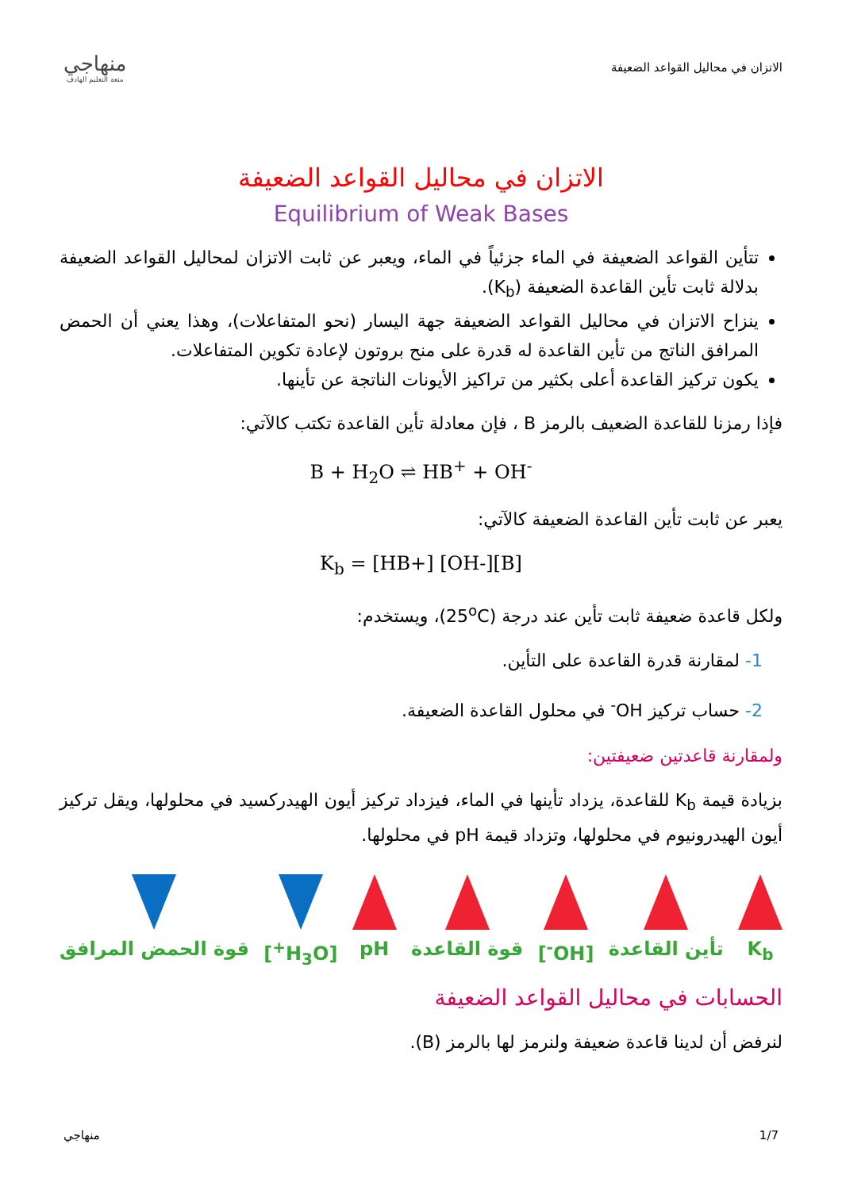الاتزان في محاليل القواعد الضعيفة
منهاجي
متعة التعليم الهادف
الاتزان في محاليل القواعد الضعيفة
Equilibrium of Weak Bases
تتأين القواعد الضعيفة في الماء جزئياً في الماء، ويعبر عن ثابت الاتزان لمحاليل القواعد الضعيفة بدلالة ثابت تأين القاعدة الضعيفة (K<sub>b</sub>).
ينزاح الاتزان في محاليل القواعد الضعيفة جهة اليسار (نحو المتفاعلات)، وهذا يعني أن الحمض المرافق الناتج من تأين القاعدة له قدرة على منح بروتون لإعادة تكوين المتفاعلات.
يكون تركيز القاعدة أعلى بكثير من تراكيز الأيونات الناتجة عن تأينها.
فإذا رمزنا للقاعدة الضعيف بالرمز B ، فإن معادلة تأين القاعدة تكتب كالآتي:
B + H<sub>2</sub>O ⇌ HB<sup>+</sup> + OH<sup>-</sup>
يعبر عن ثابت تأين القاعدة الضعيفة كالآتي:
K<sub>b</sub> = [HB+] [OH-][B]
ولكل قاعدة ضعيفة ثابت تأين عند درجة (25<sup>o</sup>C)، ويستخدم:
1- لمقارنة قدرة القاعدة على التأين.
2- حساب تركيز OH<sup>-</sup> في محلول القاعدة الضعيفة.
ولمقارنة قاعدتين ضعيفتين:
بزيادة قيمة K<sub>b</sub> للقاعدة، يزداد تأينها في الماء، فيزداد تركيز أيون الهيدركسيد في محلولها، ويقل تركيز أيون الهيدرونيوم في محلولها، وتزداد قيمة pH في محلولها.
K<sub>b</sub> تأين القاعدة [OH<sup>-</sup>] قوة القاعدة pH [H<sub>3</sub>O<sup>+</sup>] قوة الحمض المرافق
الحسابات في محاليل القواعد الضعيفة
لنرفض أن لدينا قاعدة ضعيفة ولنرمز لها بالرمز (B).
1/7 منهاجي